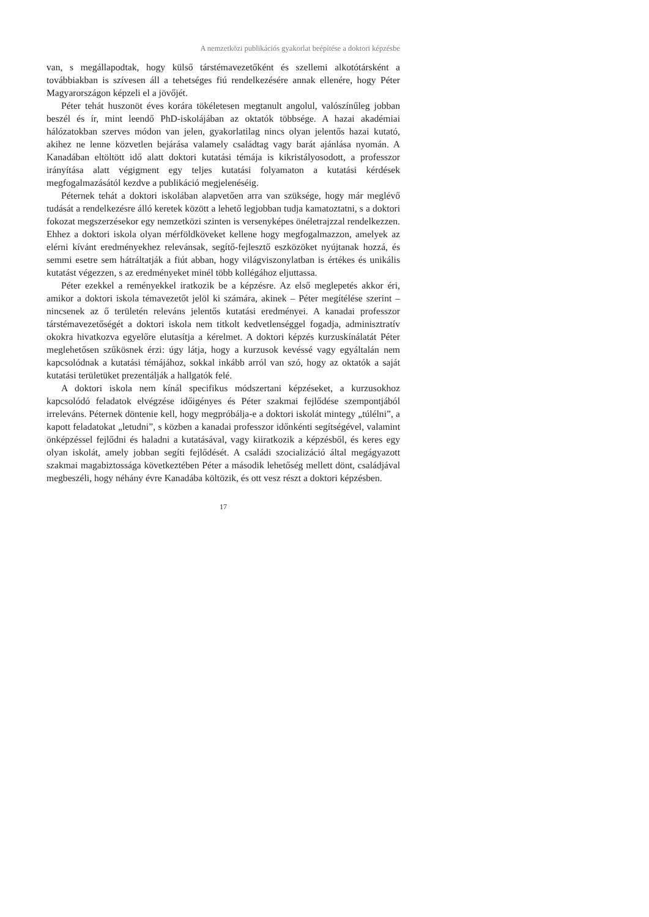A nemzetközi publikációs gyakorlat beépítése a doktori képzésbe
van, s megállapodtak, hogy külső társtémavezetőként és szellemi alkotótársként a továbbiakban is szívesen áll a tehetséges fiú rendelkezésére annak ellenére, hogy Péter Magyarországon képzeli el a jövőjét.
Péter tehát huszonöt éves korára tökéletesen megtanult angolul, valószínűleg jobban beszél és ír, mint leendő PhD-iskolájában az oktatók többsége. A hazai akadémiai hálózatokban szerves módon van jelen, gyakorlatilag nincs olyan jelentős hazai kutató, akihez ne lenne közvetlen bejárása valamely családtag vagy barát ajánlása nyomán. A Kanadában eltöltött idő alatt doktori kutatási témája is kikristályosodott, a professzor irányítása alatt végigment egy teljes kutatási folyamaton a kutatási kérdések megfogalmazásától kezdve a publikáció megjelenéséig.
Péternek tehát a doktori iskolában alapvetően arra van szüksége, hogy már meglévő tudását a rendelkezésre álló keretek között a lehető legjobban tudja kamatoztatni, s a doktori fokozat megszerzésekor egy nemzetközi szinten is versenyképes önéletrajzzal rendelkezzen. Ehhez a doktori iskola olyan mérföld­köveket kellene hogy megfogalmazzon, amelyek az elérni kívánt eredményekhez relevánsak, segítő-fejlesztő eszközöket nyújtanak hozzá, és semmi esetre sem hátráltatják a fiút abban, hogy világviszonylatban is értékes és unikális kutatást végezzen, s az eredményeket minél több kollégához eljuttassa.
Péter ezekkel a reményekkel iratkozik be a képzésre. Az első meglepetés akkor éri, amikor a doktori iskola témavezetőt jelöl ki számára, akinek – Péter megítélése szerint – nincsenek az ő területén releváns jelentős kutatási ered­ményei. A kanadai professzor társtémavezetőségét a doktori iskola nem titkolt kedvetlenséggel fogadja, adminisztratív okokra hivatkozva egyelőre elutasítja a kérelmet. A doktori képzés kurzuskínálatát Péter meglehetősen szűkösnek érzi: úgy látja, hogy a kurzusok kevéssé vagy egyáltalán nem kapcsolódnak a kutatási témájához, sokkal inkább arról van szó, hogy az oktatók a saját kutatási területüket prezentálják a hallgatók felé.
A doktori iskola nem kínál specifikus módszertani képzéseket, a kurzusokhoz kapcsolódó feladatok elvégzése időigényes és Péter szakmai fejlődése szempont­jából irreleváns. Péternek döntenie kell, hogy megpróbálja-e a doktori iskolát mintegy „túlélni”, a kapott feladatokat „letudni”, s közben a kanadai professzor időnkénti segítségével, valamint önképzéssel fejlődni és haladni a kutatásával, vagy kiiratkozik a képzésből, és keres egy olyan iskolát, amely jobban segíti fejlődését. A családi szocializáció által megágyazott szakmai magabiztossága következtében Péter a második lehetőség mellett dönt, családjával megbeszéli, hogy néhány évre Kanadába költözik, és ott vesz részt a doktori képzésben.
17